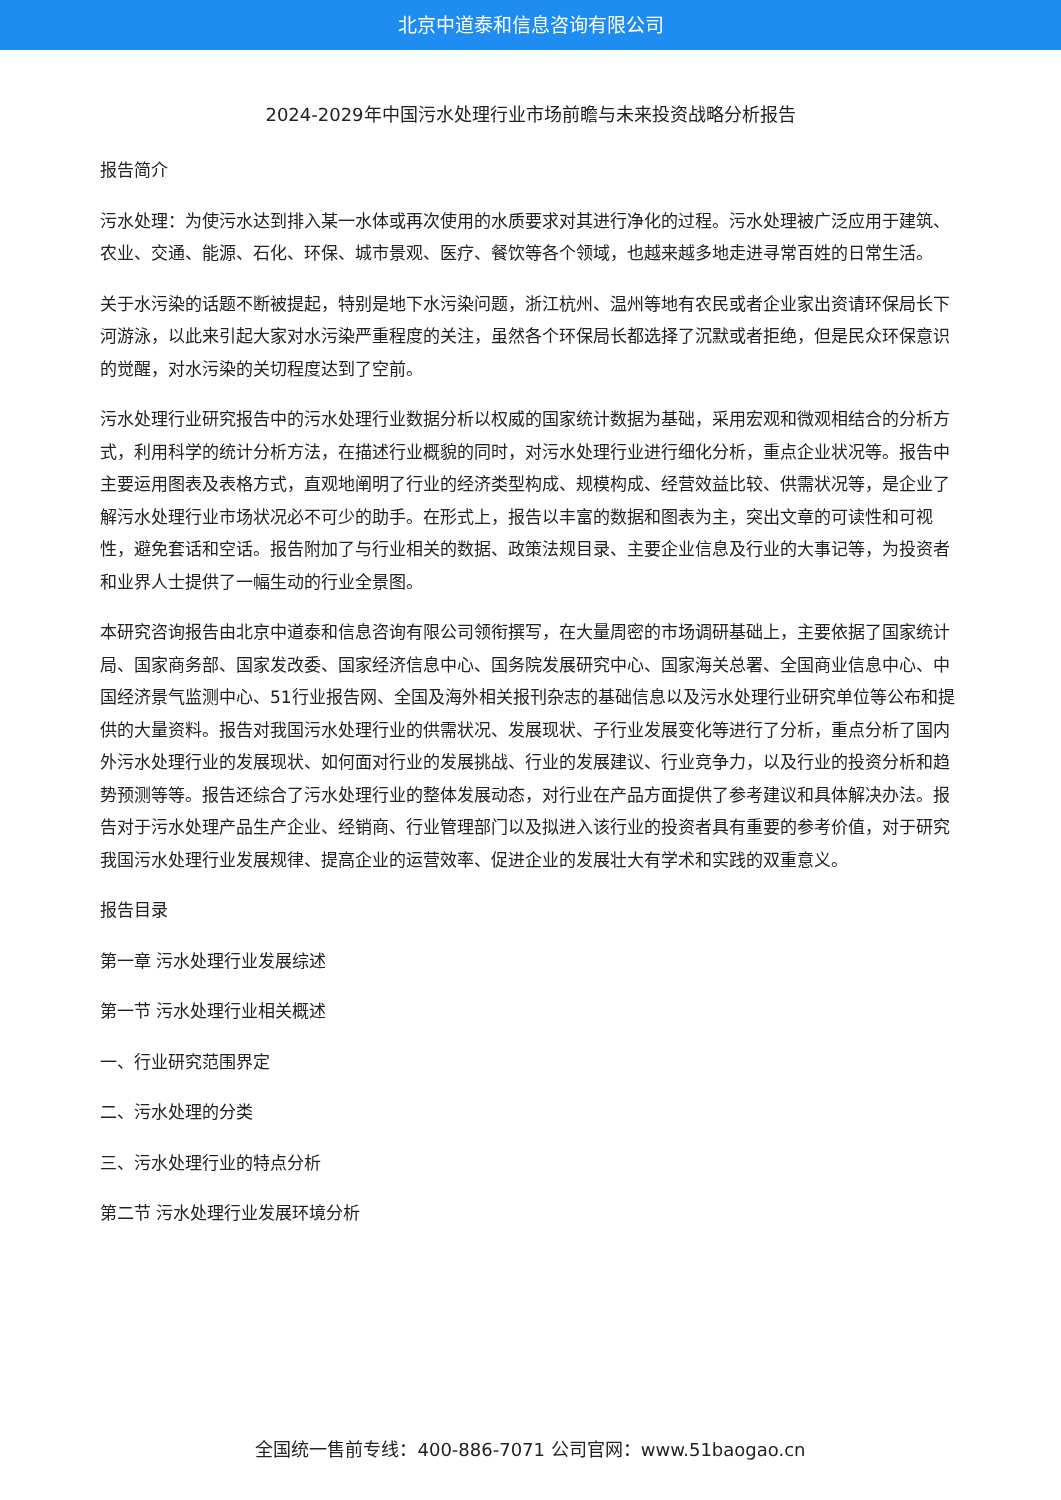北京中道泰和信息咨询有限公司
2024-2029年中国污水处理行业市场前瞻与未来投资战略分析报告
报告简介
污水处理：为使污水达到排入某一水体或再次使用的水质要求对其进行净化的过程。污水处理被广泛应用于建筑、农业、交通、能源、石化、环保、城市景观、医疗、餐饮等各个领域，也越来越多地走进寻常百姓的日常生活。
关于水污染的话题不断被提起，特别是地下水污染问题，浙江杭州、温州等地有农民或者企业家出资请环保局长下河游泳，以此来引起大家对水污染严重程度的关注，虽然各个环保局长都选择了沉默或者拒绝，但是民众环保意识的觉醒，对水污染的关切程度达到了空前。
污水处理行业研究报告中的污水处理行业数据分析以权威的国家统计数据为基础，采用宏观和微观相结合的分析方式，利用科学的统计分析方法，在描述行业概貌的同时，对污水处理行业进行细化分析，重点企业状况等。报告中主要运用图表及表格方式，直观地阐明了行业的经济类型构成、规模构成、经营效益比较、供需状况等，是企业了解污水处理行业市场状况必不可少的助手。在形式上，报告以丰富的数据和图表为主，突出文章的可读性和可视性，避免套话和空话。报告附加了与行业相关的数据、政策法规目录、主要企业信息及行业的大事记等，为投资者和业界人士提供了一幅生动的行业全景图。
本研究咨询报告由北京中道泰和信息咨询有限公司领衔撰写，在大量周密的市场调研基础上，主要依据了国家统计局、国家商务部、国家发改委、国家经济信息中心、国务院发展研究中心、国家海关总署、全国商业信息中心、中国经济景气监测中心、51行业报告网、全国及海外相关报刊杂志的基础信息以及污水处理行业研究单位等公布和提供的大量资料。报告对我国污水处理行业的供需状况、发展现状、子行业发展变化等进行了分析，重点分析了国内外污水处理行业的发展现状、如何面对行业的发展挑战、行业的发展建议、行业竞争力，以及行业的投资分析和趋势预测等等。报告还综合了污水处理行业的整体发展动态，对行业在产品方面提供了参考建议和具体解决办法。报告对于污水处理产品生产企业、经销商、行业管理部门以及拟进入该行业的投资者具有重要的参考价值，对于研究我国污水处理行业发展规律、提高企业的运营效率、促进企业的发展壮大有学术和实践的双重意义。
报告目录
第一章 污水处理行业发展综述
第一节 污水处理行业相关概述
一、行业研究范围界定
二、污水处理的分类
三、污水处理行业的特点分析
第二节 污水处理行业发展环境分析
全国统一售前专线：400-886-7071 公司官网：www.51baogao.cn